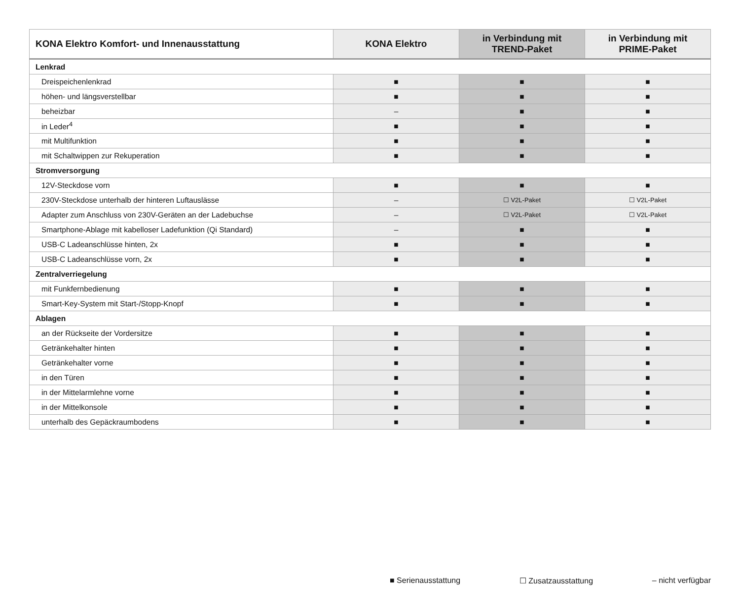| KONA Elektro Komfort- und Innenausstattung | KONA Elektro | in Verbindung mit TREND-Paket | in Verbindung mit PRIME-Paket |
| --- | --- | --- | --- |
| Lenkrad | | | |
| Dreispeichenlenkrad | ■ | ■ | ■ |
| höhen- und längsverstellbar | ■ | ■ | ■ |
| beheizbar | – | ■ | ■ |
| in Leder<sup>4</sup> | ■ | ■ | ■ |
| mit Multifunktion | ■ | ■ | ■ |
| mit Schaltwippen zur Rekuperation | ■ | ■ | ■ |
| Stromversorgung | | | |
| 12V-Steckdose vorn | ■ | ■ | ■ |
| 230V-Steckdose unterhalb der hinteren Luftauslässe | – | ☐ V2L-Paket | ☐ V2L-Paket |
| Adapter zum Anschluss von 230V-Geräten an der Ladebuchse | – | ☐ V2L-Paket | ☐ V2L-Paket |
| Smartphone-Ablage mit kabelloser Ladefunktion (Qi Standard) | – | ■ | ■ |
| USB-C Ladeanschlüsse hinten, 2x | ■ | ■ | ■ |
| USB-C Ladeanschlüsse vorn, 2x | ■ | ■ | ■ |
| Zentralverriegelung | | | |
| mit Funkfernbedienung | ■ | ■ | ■ |
| Smart-Key-System mit Start-/Stopp-Knopf | ■ | ■ | ■ |
| Ablagen | | | |
| an der Rückseite der Vordersitze | ■ | ■ | ■ |
| Getränkehalter hinten | ■ | ■ | ■ |
| Getränkehalter vorne | ■ | ■ | ■ |
| in den Türen | ■ | ■ | ■ |
| in der Mittelarmlehne vorne | ■ | ■ | ■ |
| in der Mittelkonsole | ■ | ■ | ■ |
| unterhalb des Gepäckraumbodens | ■ | ■ | ■ |
■ Serienausstattung ☐ Zusatzausstattung – nicht verfügbar